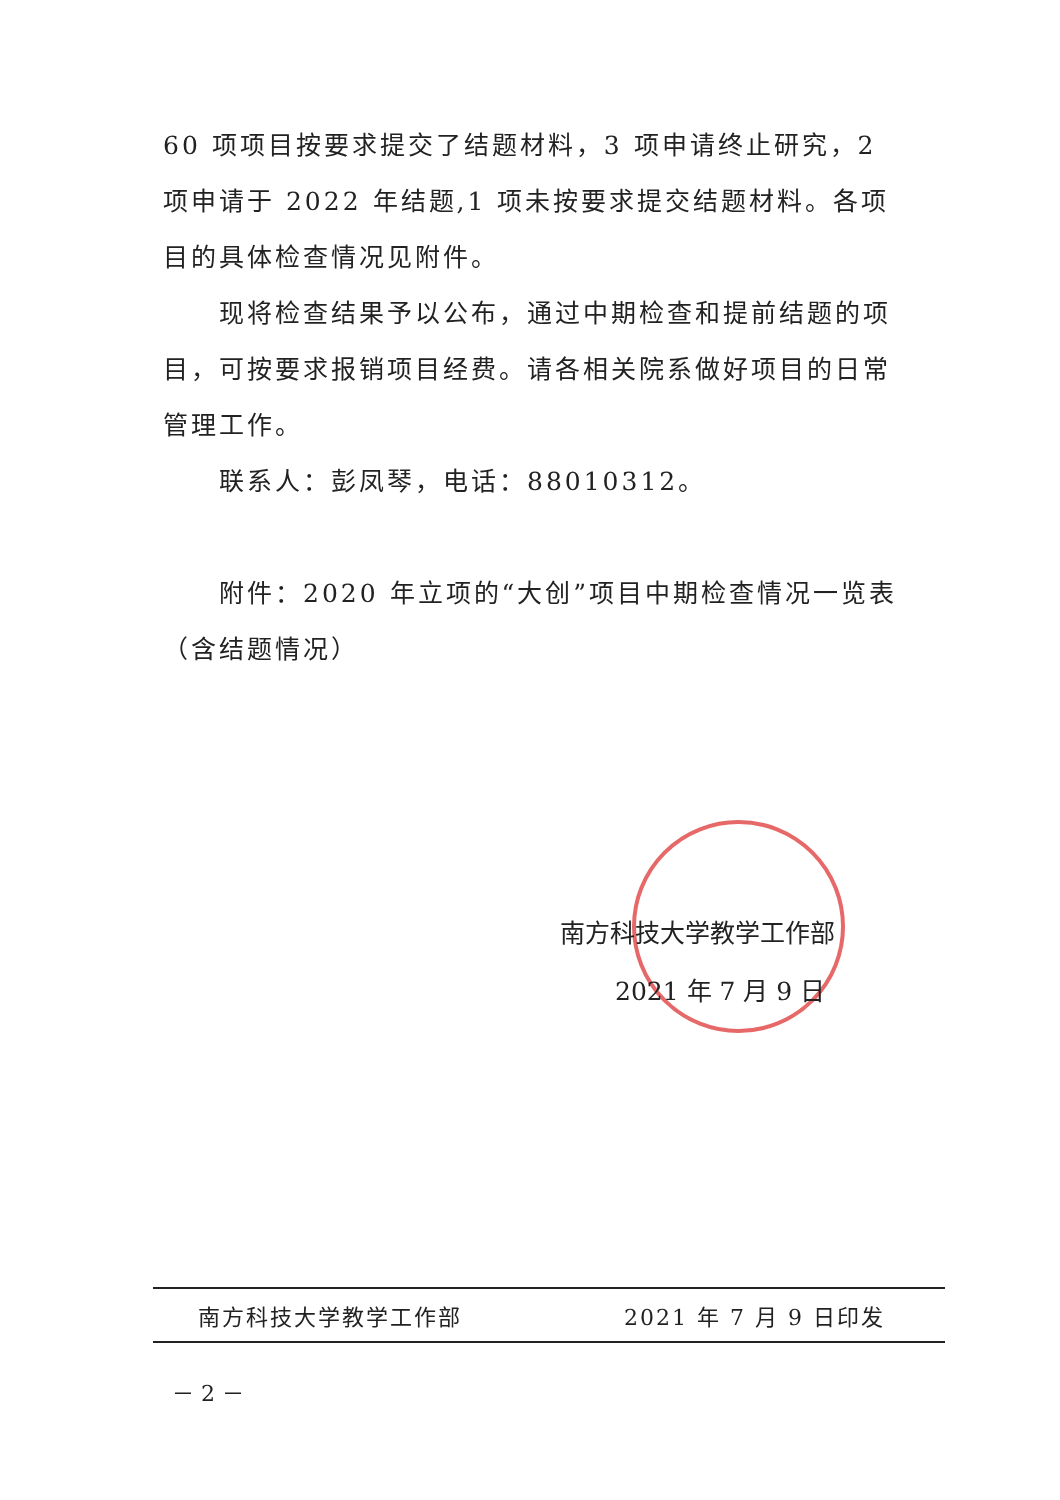60 项项目按要求提交了结题材料，3 项申请终止研究，2 项申请于 2022 年结题,1 项未按要求提交结题材料。各项目的具体检查情况见附件。
现将检查结果予以公布，通过中期检查和提前结题的项目，可按要求报销项目经费。请各相关院系做好项目的日常管理工作。
联系人：彭凤琴，电话：88010312。
附件：2020 年立项的“大创”项目中期检查情况一览表（含结题情况）
南方科技大学教学工作部
2021 年 7 月 9 日
南方科技大学教学工作部 2021 年 7 月 9 日印发
－ 2 －